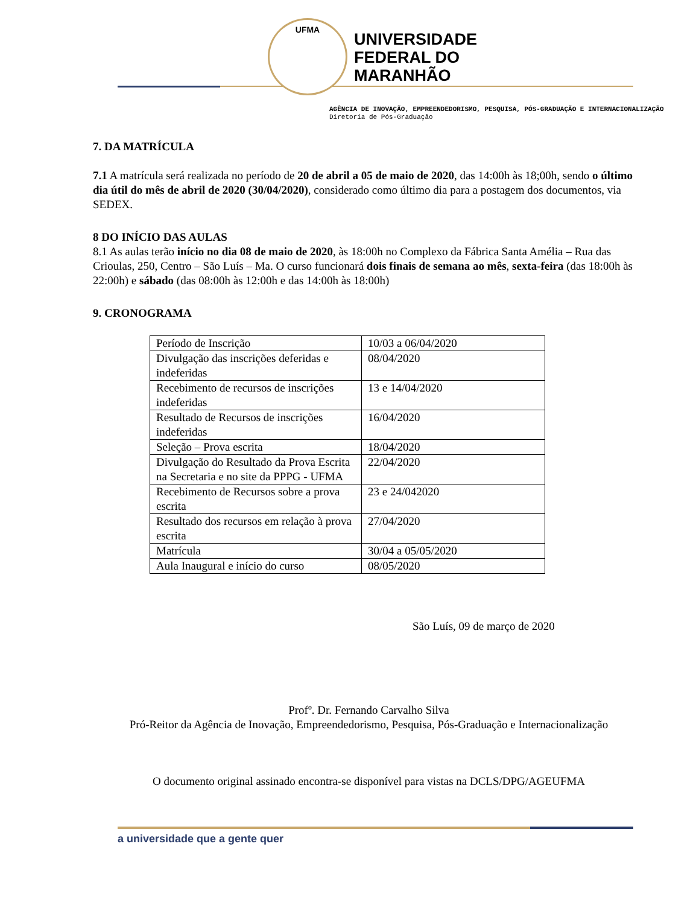UFMA
UNIVERSIDADE
FEDERAL DO
MARANHÃO
AGÊNCIA DE INOVAÇÃO, EMPREENDEDORISMO, PESQUISA, PÓS-GRADUAÇÃO E INTERNACIONALIZAÇÃO
Diretoria de Pós-Graduação
7. DA MATRÍCULA
7.1 A matrícula será realizada no período de 20 de abril a 05 de maio de 2020, das 14:00h às 18;00h, sendo o último dia útil do mês de abril de 2020 (30/04/2020), considerado como último dia para a postagem dos documentos, via SEDEX.
8 DO INÍCIO DAS AULAS
8.1 As aulas terão início no dia 08 de maio de 2020, às 18:00h no Complexo da Fábrica Santa Amélia – Rua das Crioulas, 250, Centro – São Luís – Ma. O curso funcionará dois finais de semana ao mês, sexta-feira (das 18:00h às 22:00h) e sábado (das 08:00h às 12:00h e das 14:00h às 18:00h)
9. CRONOGRAMA
| Período de Inscrição | 10/03 a 06/04/2020 |
| Divulgação das inscrições deferidas e indeferidas | 08/04/2020 |
| Recebimento de recursos de inscrições indeferidas | 13 e 14/04/2020 |
| Resultado de Recursos de inscrições indeferidas | 16/04/2020 |
| Seleção – Prova escrita | 18/04/2020 |
| Divulgação do Resultado da Prova Escrita na Secretaria e no site da PPPG - UFMA | 22/04/2020 |
| Recebimento de Recursos sobre a prova escrita | 23 e 24/042020 |
| Resultado dos recursos em relação à prova escrita | 27/04/2020 |
| Matrícula | 30/04 a 05/05/2020 |
| Aula Inaugural e início do curso | 08/05/2020 |
São Luís, 09 de março de 2020
Profº. Dr. Fernando Carvalho Silva
Pró-Reitor da Agência de Inovação, Empreendedorismo, Pesquisa, Pós-Graduação e Internacionalização
O documento original assinado encontra-se disponível para vistas na DCLS/DPG/AGEUFMA
a universidade que a gente quer